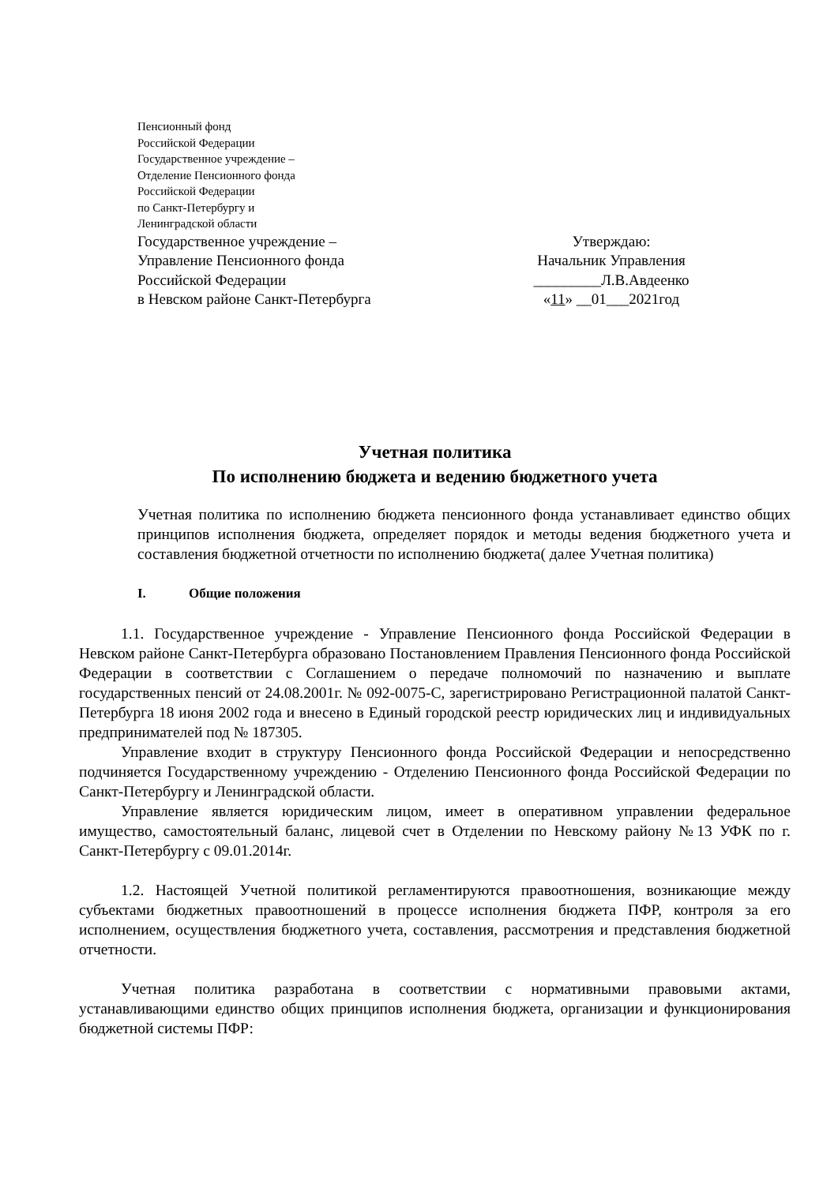Пенсионный фонд
Российской Федерации
Государственное учреждение –
Отделение Пенсионного фонда
Российской Федерации
по Санкт-Петербургу и
Ленинградской области
Государственное учреждение –
Управление Пенсионного фонда
Российской Федерации
в Невском районе Санкт-Петербурга
Утверждаю:
Начальник Управления
_________Л.В.Авдеенко
«11» __01___2021год
Учетная политика
По исполнению бюджета и ведению бюджетного учета
Учетная политика по исполнению бюджета пенсионного фонда устанавливает единство общих принципов исполнения бюджета, определяет порядок и методы ведения бюджетного учета и составления бюджетной отчетности по исполнению бюджета( далее Учетная политика)
I. Общие положения
1.1. Государственное учреждение - Управление Пенсионного фонда Российской Федерации в Невском районе Санкт-Петербурга образовано Постановлением Правления Пенсионного фонда Российской Федерации в соответствии с Соглашением о передаче полномочий по назначению и выплате государственных пенсий от 24.08.2001г. № 092-0075-С, зарегистрировано Регистрационной палатой Санкт-Петербурга 18 июня 2002 года и внесено в Единый городской реестр юридических лиц и индивидуальных предпринимателей под № 187305.
Управление входит в структуру Пенсионного фонда Российской Федерации и непосредственно подчиняется Государственному учреждению - Отделению Пенсионного фонда Российской Федерации по Санкт-Петербургу и Ленинградской области.
Управление является юридическим лицом, имеет в оперативном управлении федеральное имущество, самостоятельный баланс, лицевой счет в Отделении по Невскому району №13 УФК по г. Санкт-Петербургу с 09.01.2014г.
1.2. Настоящей Учетной политикой регламентируются правоотношения, возникающие между субъектами бюджетных правоотношений в процессе исполнения бюджета ПФР, контроля за его исполнением, осуществления бюджетного учета, составления, рассмотрения и представления бюджетной отчетности.
Учетная политика разработана в соответствии с нормативными правовыми актами, устанавливающими единство общих принципов исполнения бюджета, организации и функционирования бюджетной системы ПФР: